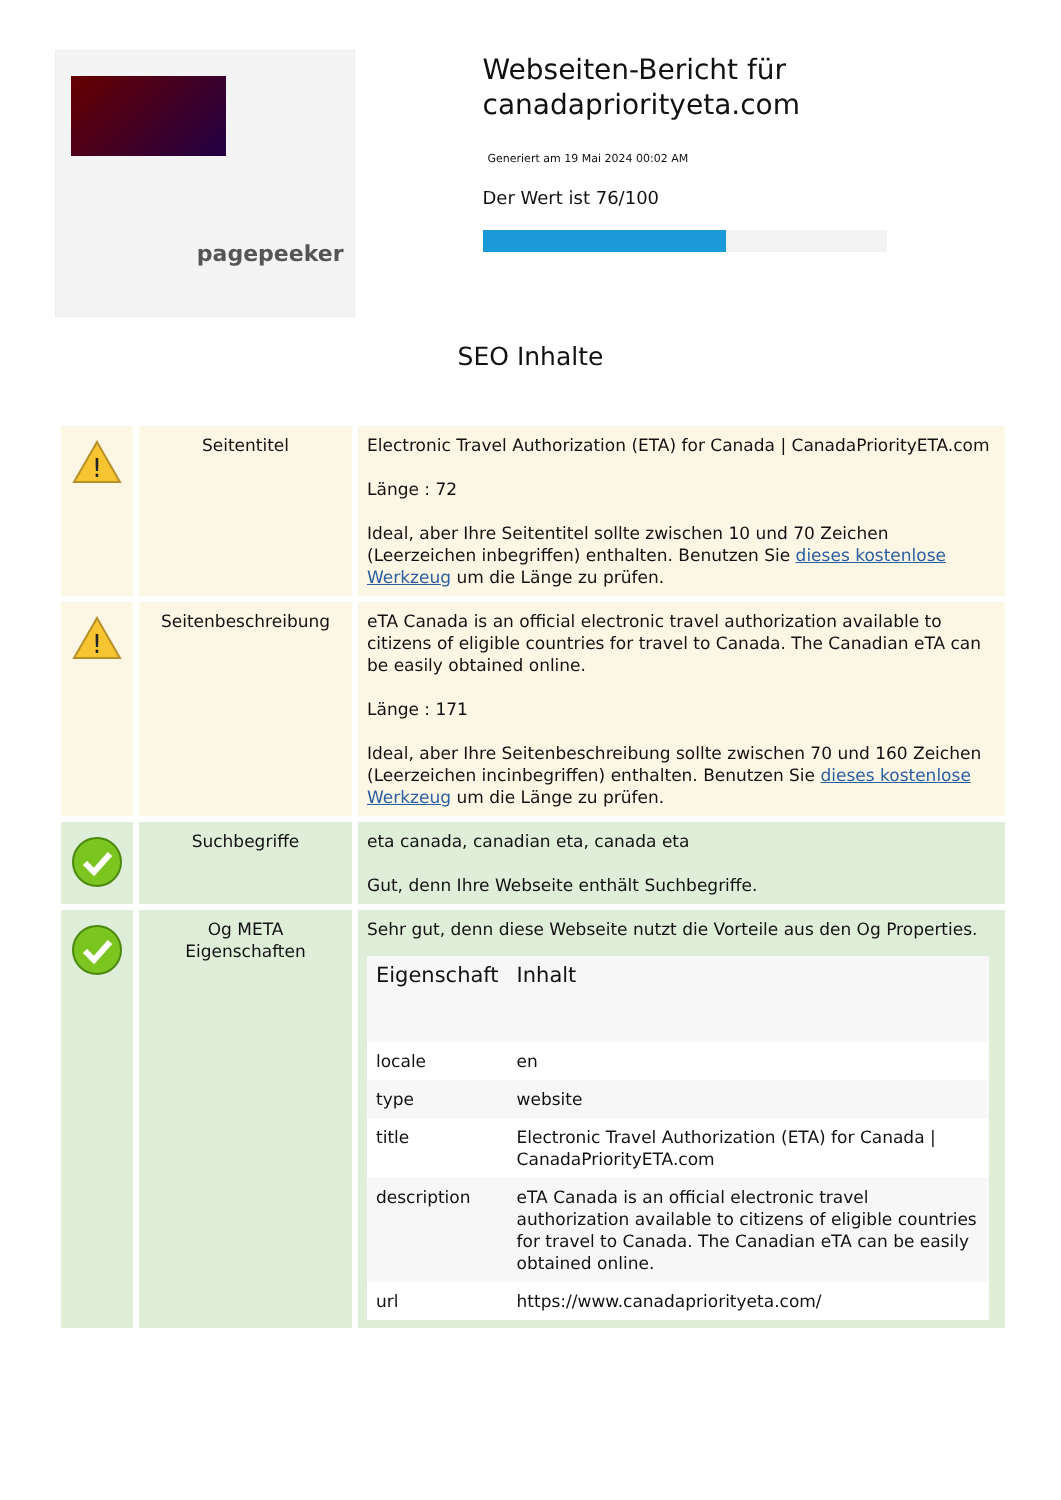pagepeeker
Webseiten-Bericht für canadapriorityeta.com
Generiert am 19 Mai 2024 00:02 AM
Der Wert ist 76/100
SEO Inhalte
| ! | Seitentitel | Electronic Travel Authorization (ETA) for Canada / CanadaPriorityETA.com Länge : 72 Ideal, aber Ihre Seitentitel sollte zwischen 10 und 70 Zeichen (Leerzeichen inbegriffen) enthalten. Benutzen Sie dieses kostenlose Werkzeug um die Länge zu prüfen. |
| ! | Seitenbeschreibung | eTA Canada is an official electronic travel authorization available to citizens of eligible countries for travel to Canada. The Canadian eTA can be easily obtained online. Länge : 171 Ideal, aber Ihre Seitenbeschreibung sollte zwischen 70 und 160 Zeichen (Leerzeichen incinbegriffen) enthalten. Benutzen Sie dieses kostenlose Werkzeug um die Länge zu prüfen. |
| | Suchbegriffe | eta canada, canadian eta, canada eta Gut, denn Ihre Webseite enthält Suchbegriffe. |
| | Og META Eigenschaften | Sehr gut, denn diese Webseite nutzt die Vorteile aus den Og Properties. / Eigenschaft / Inhalt / / --- / --- / / locale / en / / type / website / / title / Electronic Travel Authorization (ETA) for Canada / CanadaPriorityETA.com / / description / eTA Canada is an official electronic travel authorization available to citizens of eligible countries for travel to Canada. The Canadian eTA can be easily obtained online. / / url / https://www.canadapriorityeta.com/ / |